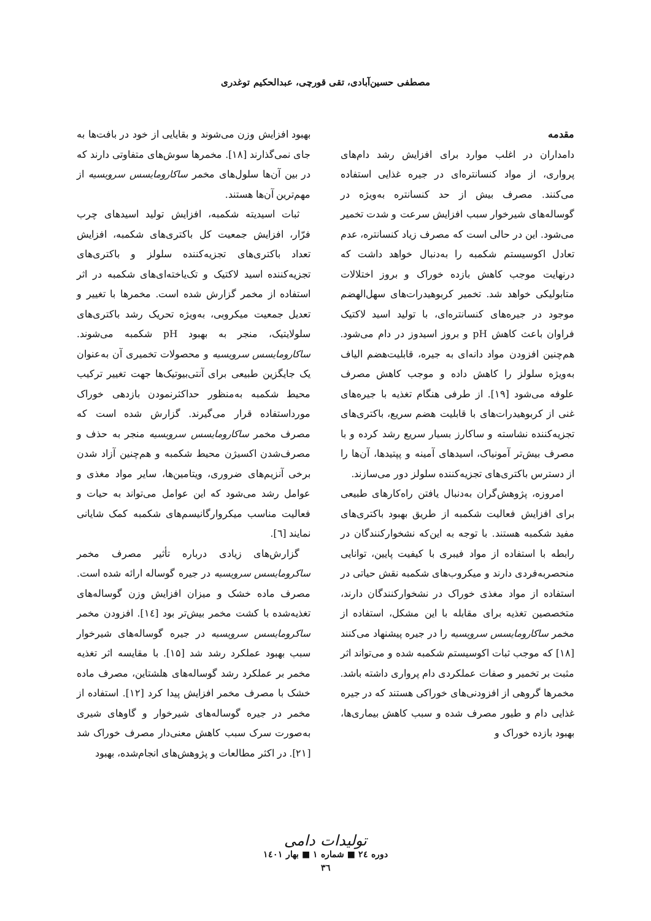مصطفی حسین‌آبادی، تقی قورچی، عبدالحکیم توغدری
مقدمه
دامداران در اغلب موارد برای افزایش رشد دام‌های پرواری، از مواد کنسانتره‌ای در جیره غذایی استفاده می‌کنند. مصرف بیش از حد کنسانتره به‌ویژه در گوساله‌های شیرخوار سبب افزایش سرعت و شدت تخمیر می‌شود. این در حالی است که مصرف زیاد کنسانتره، عدم تعادل اکوسیستم شکمبه را به‌دنبال خواهد داشت که درنهایت موجب کاهش بازده خوراک و بروز اختلالات متابولیکی خواهد شد. تخمیر کربوهیدرات‌های سهل‌الهضم موجود در جیره‌های کنسانتره‌ای، با تولید اسید لاکتیک فراوان باعث کاهش pH و بروز اسیدوز در دام می‌شود. هم‌چنین افزودن مواد دانه‌ای به جیره، قابلیت‌هضم الیاف به‌ویژه سلولز را کاهش داده و موجب کاهش مصرف علوفه می‌شود [۱۹]. از طرفی هنگام تغذیه با جیره‌های غنی از کربوهیدرات‌های با قابلیت هضم سریع، باکتری‌های تجزیه‌کننده نشاسته و ساکارز بسیار سریع رشد کرده و با مصرف بیش‌تر آمونیاک، اسیدهای آمینه و پپتیدها، آن‌ها را از دسترس باکتری‌های تجزیه‌کننده سلولز دور می‌سازند.
امروزه، پژوهش‌گران به‌دنبال یافتن راه‌کارهای طبیعی برای افزایش فعالیت شکمبه از طریق بهبود باکتری‌های مفید شکمبه هستند. با توجه به این‌که نشخوارکنندگان در رابطه با استفاده از مواد فیبری با کیفیت پایین، توانایی منحصربه‌فردی دارند و میکروب‌های شکمبه نقش حیاتی در استفاده از مواد مغذی خوراک در نشخوارکنندگان دارند، متخصصین تغذیه برای مقابله با این مشکل، استفاده از مخمر ساکارومایسس سرویسیه را در جیره پیشنهاد می‌کنند [۱۸] که موجب ثبات اکوسیستم شکمبه شده و می‌تواند اثر مثبت بر تخمیر و صفات عملکردی دام پرواری داشته باشد. مخمرها گروهی از افزودنی‌های خوراکی هستند که در جیره غذایی دام و طیور مصرف شده و سبب کاهش بیماری‌ها، بهبود بازده خوراک و
بهبود افزایش وزن می‌شوند و بقایایی از خود در بافت‌ها به جای نمی‌گذارند [۱۸]. مخمرها سوش‌های متفاوتی دارند که در بین آن‌ها سلول‌های مخمر ساکارومایسس سرویسیه از مهم‌ترین آن‌ها هستند.
ثبات اسیدیته شکمبه، افزایش تولید اسیدهای چرب فرّار، افزایش جمعیت کل باکتری‌های شکمبه، افزایش تعداد باکتری‌های تجزیه‌کننده سلولز و باکتری‌های تجزیه‌کننده اسید لاکتیک و تک‌یاخته‌ای‌های شکمبه در اثر استفاده از مخمر گزارش شده است. مخمرها با تغییر و تعدیل جمعیت میکروبی، به‌ویژه تحریک رشد باکتری‌های سلولایتیک، منجر به بهبود pH شکمبه می‌شوند. ساکارومایسس سرویسیه و محصولات تخمیری آن به‌عنوان یک جایگزین طبیعی برای آنتی‌بیوتیک‌ها جهت تغییر ترکیب محیط شکمبه به‌منظور حداکثرنمودن بازدهی خوراک مورداستفاده قرار می‌گیرند. گزارش شده است که مصرف مخمر ساکارومایسس سرویسیه منجر به حذف و مصرف‌شدن اکسیژن محیط شکمبه و هم‌چنین آزاد شدن برخی آنزیم‌های ضروری، ویتامین‌ها، سایر مواد مغذی و عوامل رشد می‌شود که این عوامل می‌تواند به حیات و فعالیت مناسب میکروارگانیسم‌های شکمبه کمک شایانی نمایند [٦].
گزارش‌های زیادی درباره تأثیر مصرف مخمر ساکرومایسس سرویسیه در جیره گوساله ارائه شده است. مصرف ماده خشک و میزان افزایش وزن گوساله‌های تغذیه‌شده با کشت مخمر بیش‌تر بود [۱٤]. افزودن مخمر ساکرومایسس سرویسیه در جیره گوساله‌های شیرخوار سبب بهبود عملکرد رشد شد [۱۵]. با مقایسه اثر تغذیه مخمر بر عملکرد رشد گوساله‌های هلشتاین، مصرف ماده خشک با مصرف مخمر افزایش پیدا کرد [۱۲]. استفاده از مخمر در جیره گوساله‌های شیرخوار و گاوهای شیری به‌صورت سرک سبب کاهش معنی‌دار مصرف خوراک شد [۲۱]. در اکثر مطالعات و پژوهش‌های انجام‌شده، بهبود
تولیدات دامی
دوره ۲٤ ■ شماره ۱ ■ بهار ۱٤۰۱
۳٦